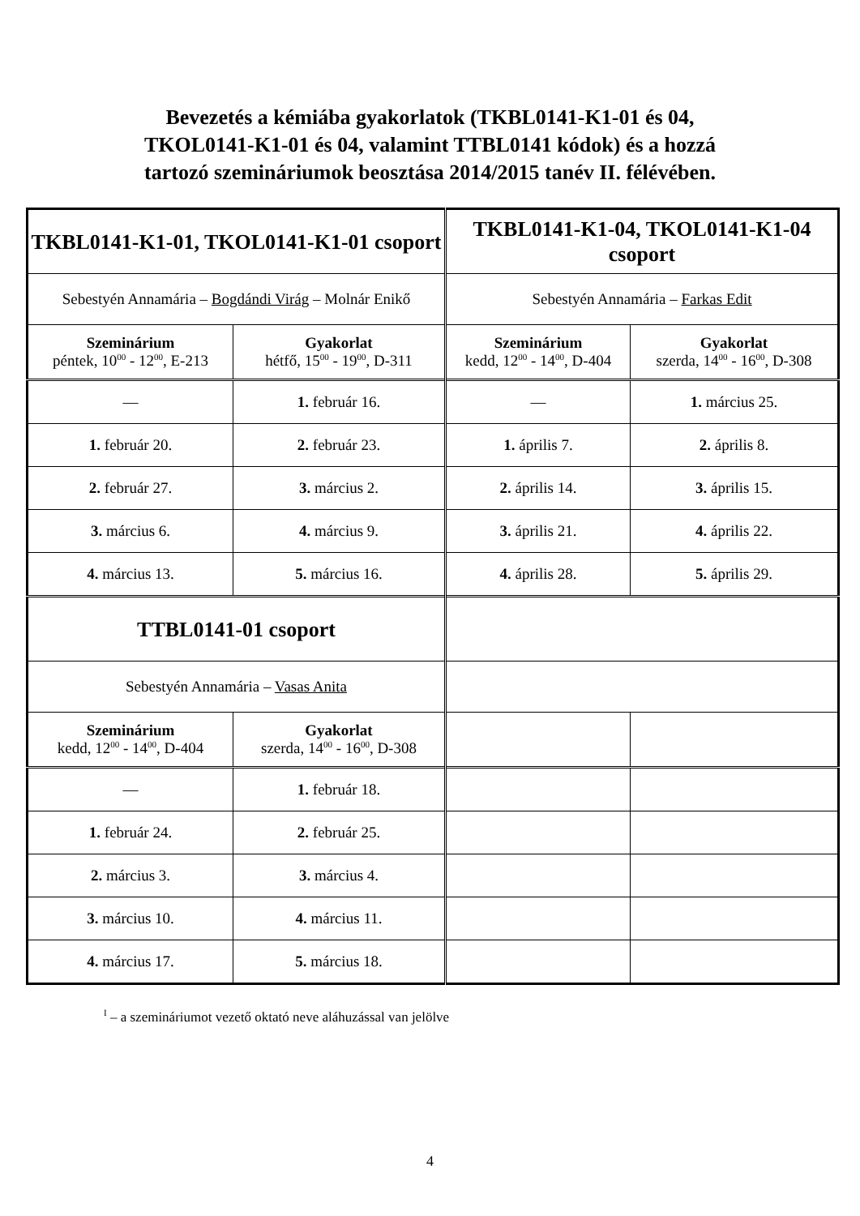Bevezetés a kémiába gyakorlatok (TKBL0141-K1-01 és 04,
TKOL0141-K1-01 és 04, valamint TTBL0141 kódok) és a hozzá
tartozó szemináriumok beosztása 2014/2015 tanév II. félévében.
| TKBL0141-K1-01, TKOL0141-K1-01 csoport | | TKBL0141-K1-04, TKOL0141-K1-04 csoport | |
| Sebestyén Annamária – Bogdándi Virág – Molnár Enikő | | Sebestyén Annamária – Farkas Edit | |
| Szeminárium péntek, 10<sup>00</sup> - 12<sup>00</sup>, E-213 | Gyakorlat hétfő, 15<sup>00</sup> - 19<sup>00</sup>, D-311 | Szeminárium kedd, 12<sup>00</sup> - 14<sup>00</sup>, D-404 | Gyakorlat szerda, 14<sup>00</sup> - 16<sup>00</sup>, D-308 |
| — | 1. február 16. | — | 1. március 25. |
| 1. február 20. | 2. február 23. | 1. április 7. | 2. április 8. |
| 2. február 27. | 3. március 2. | 2. április 14. | 3. április 15. |
| 3. március 6. | 4. március 9. | 3. április 21. | 4. április 22. |
| 4. március 13. | 5. március 16. | 4. április 28. | 5. április 29. |
| TTBL0141-01 csoport | | | |
| Sebestyén Annamária – Vasas Anita | | | |
| Szeminárium kedd, 12<sup>00</sup> - 14<sup>00</sup>, D-404 | Gyakorlat szerda, 14<sup>00</sup> - 16<sup>00</sup>, D-308 | | |
| — | 1. február 18. | | |
| 1. február 24. | 2. február 25. | | |
| 2. március 3. | 3. március 4. | | |
| 3. március 10. | 4. március 11. | | |
| 4. március 17. | 5. március 18. | | |
<sup>I</sup> – a szemináriumot vezető oktató neve aláhuzással van jelölve
4